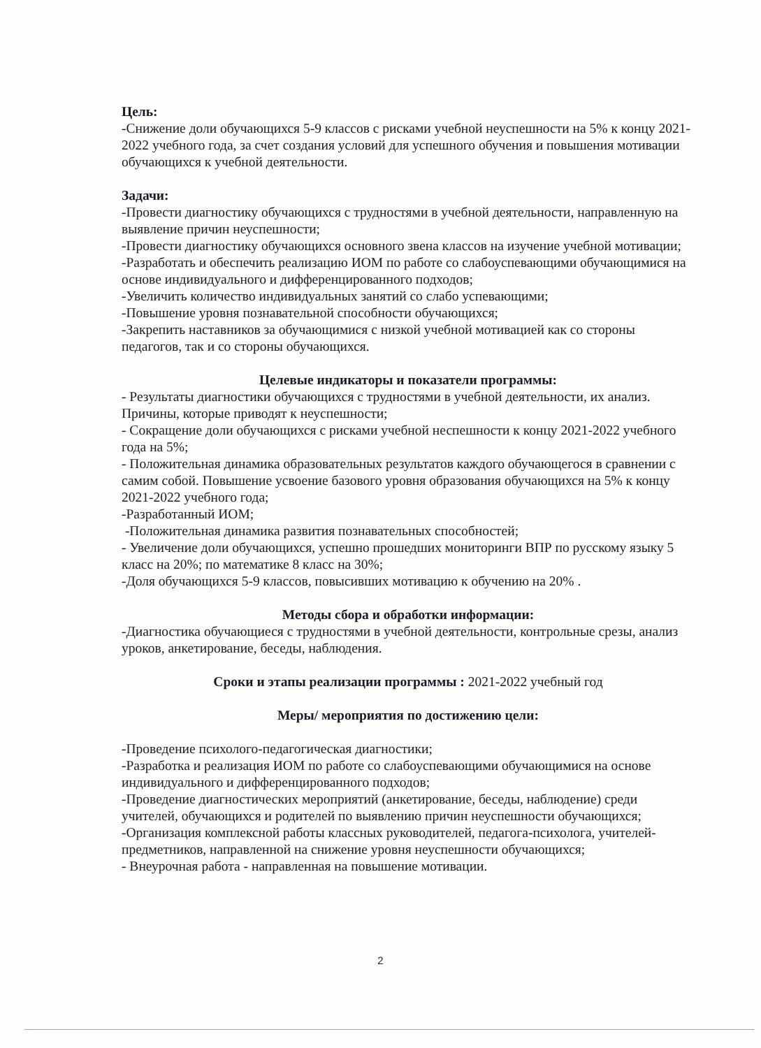Цель:
-Снижение доли обучающихся 5-9 классов с рисками учебной неуспешности на 5% к концу 2021-2022 учебного года, за счет создания условий для успешного обучения и повышения мотивации обучающихся к учебной деятельности.
Задачи:
-Провести диагностику обучающихся с трудностями в учебной деятельности, направленную на выявление причин неуспешности;
-Провести диагностику обучающихся основного звена классов на изучение учебной мотивации;
-Разработать и обеспечить реализацию ИОМ по работе со слабоуспевающими обучающимися на основе индивидуального и дифференцированного подходов;
-Увеличить количество индивидуальных занятий со слабо успевающими;
-Повышение уровня познавательной способности обучающихся;
-Закрепить наставников за обучающимися с низкой учебной мотивацией как со стороны педагогов, так и со стороны обучающихся.
Целевые индикаторы и показатели программы:
- Результаты диагностики обучающихся с трудностями в учебной деятельности, их анализ. Причины, которые приводят к неуспешности;
- Сокращение доли обучающихся с рисками учебной неспешности к концу 2021-2022 учебного года на 5%;
- Положительная динамика образовательных результатов каждого обучающегося в сравнении с самим собой. Повышение усвоение базового уровня образования обучающихся на 5% к концу 2021-2022 учебного года;
-Разработанный ИОМ;
-Положительная динамика развития познавательных способностей;
- Увеличение доли обучающихся, успешно прошедших мониторинги ВПР по русскому языку 5 класс на 20%; по математике 8 класс на 30%;
-Доля обучающихся 5-9 классов, повысивших мотивацию к обучению на 20% .
Методы сбора и обработки информации:
-Диагностика обучающиеся с трудностями в учебной деятельности, контрольные срезы, анализ уроков, анкетирование, беседы, наблюдения.
Сроки и этапы реализации программы : 2021-2022 учебный год
Меры/ мероприятия по достижению цели:
-Проведение психолого-педагогическая диагностики;
-Разработка и реализация ИОМ по работе со слабоуспевающими обучающимися на основе индивидуального и дифференцированного подходов;
-Проведение диагностических мероприятий (анкетирование, беседы, наблюдение) среди учителей, обучающихся и родителей по выявлению причин неуспешности обучающихся;
-Организация комплексной работы классных руководителей, педагога-психолога, учителей-предметников, направленной на снижение уровня неуспешности обучающихся;
- Внеурочная работа - направленная на повышение мотивации.
2